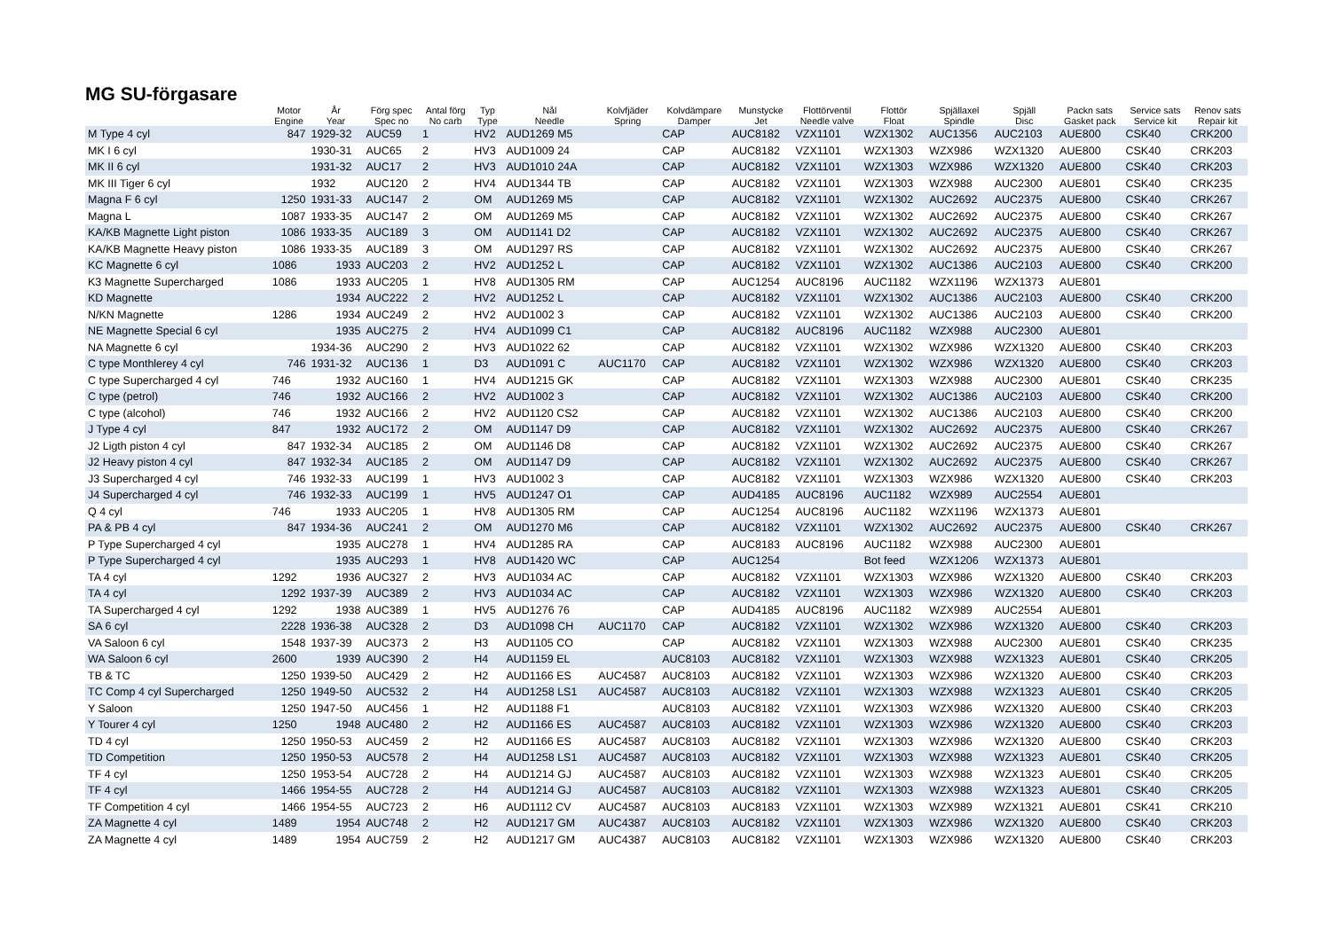MG SU-förgasare
| | Motor Engine | År Year | Förg spec Spec no | Antal förg No carb | Typ Type | Nål Needle | Kolvfjäder Spring | Kolvdämpare Damper | Munstycke Jet | Flottörventil Needle valve | Flottör Float | Spjällaxel Spindle | Spjäll Disc | Packn sats Gasket pack | Service sats Service kit | Renov sats Repair kit |
| --- | --- | --- | --- | --- | --- | --- | --- | --- | --- | --- | --- | --- | --- | --- | --- | --- |
| M Type 4 cyl | 847 | 1929-32 | AUC59 | 1 | HV2 | AUD1269 M5 | | CAP | AUC8182 | VZX1101 | WZX1302 | AUC1356 | AUC2103 | AUE800 | CSK40 | CRK200 |
| MK I 6 cyl | | 1930-31 | AUC65 | 2 | HV3 | AUD1009 24 | | CAP | AUC8182 | VZX1101 | WZX1303 | WZX986 | WZX1320 | AUE800 | CSK40 | CRK203 |
| MK II 6 cyl | | 1931-32 | AUC17 | 2 | HV3 | AUD1010 24A | | CAP | AUC8182 | VZX1101 | WZX1303 | WZX986 | WZX1320 | AUE800 | CSK40 | CRK203 |
| MK III Tiger 6 cyl | | 1932 | AUC120 | 2 | HV4 | AUD1344 TB | | CAP | AUC8182 | VZX1101 | WZX1303 | WZX988 | AUC2300 | AUE801 | CSK40 | CRK235 |
| Magna F 6 cyl | 1250 | 1931-33 | AUC147 | 2 | OM | AUD1269 M5 | | CAP | AUC8182 | VZX1101 | WZX1302 | AUC2692 | AUC2375 | AUE800 | CSK40 | CRK267 |
| Magna L | 1087 | 1933-35 | AUC147 | 2 | OM | AUD1269 M5 | | CAP | AUC8182 | VZX1101 | WZX1302 | AUC2692 | AUC2375 | AUE800 | CSK40 | CRK267 |
| KA/KB Magnette Light piston | 1086 | 1933-35 | AUC189 | 3 | OM | AUD1141 D2 | | CAP | AUC8182 | VZX1101 | WZX1302 | AUC2692 | AUC2375 | AUE800 | CSK40 | CRK267 |
| KA/KB Magnette Heavy piston | 1086 | 1933-35 | AUC189 | 3 | OM | AUD1297 RS | | CAP | AUC8182 | VZX1101 | WZX1302 | AUC2692 | AUC2375 | AUE800 | CSK40 | CRK267 |
| KC Magnette 6 cyl | 1086 | 1933 | AUC203 | 2 | HV2 | AUD1252 L | | CAP | AUC8182 | VZX1101 | WZX1302 | AUC1386 | AUC2103 | AUE800 | CSK40 | CRK200 |
| K3 Magnette Supercharged | 1086 | 1933 | AUC205 | 1 | HV8 | AUD1305 RM | | CAP | AUC1254 | AUC8196 | AUC1182 | WZX1196 | WZX1373 | AUE801 | | |
| KD Magnette | | 1934 | AUC222 | 2 | HV2 | AUD1252 L | | CAP | AUC8182 | VZX1101 | WZX1302 | AUC1386 | AUC2103 | AUE800 | CSK40 | CRK200 |
| N/KN Magnette | 1286 | 1934 | AUC249 | 2 | HV2 | AUD1002 3 | | CAP | AUC8182 | VZX1101 | WZX1302 | AUC1386 | AUC2103 | AUE800 | CSK40 | CRK200 |
| NE Magnette Special 6 cyl | | 1935 | AUC275 | 2 | HV4 | AUD1099 C1 | | CAP | AUC8182 | AUC8196 | AUC1182 | WZX988 | AUC2300 | AUE801 | | |
| NA Magnette 6 cyl | | 1934-36 | AUC290 | 2 | HV3 | AUD1022 62 | | CAP | AUC8182 | VZX1101 | WZX1302 | WZX986 | WZX1320 | AUE800 | CSK40 | CRK203 |
| C type Monthlerey 4 cyl | 746 | 1931-32 | AUC136 | 1 | D3 | AUD1091 C | AUC1170 | CAP | AUC8182 | VZX1101 | WZX1302 | WZX986 | WZX1320 | AUE800 | CSK40 | CRK203 |
| C type Supercharged 4 cyl | 746 | 1932 | AUC160 | 1 | HV4 | AUD1215 GK | | CAP | AUC8182 | VZX1101 | WZX1303 | WZX988 | AUC2300 | AUE801 | CSK40 | CRK235 |
| C type (petrol) | 746 | 1932 | AUC166 | 2 | HV2 | AUD1002 3 | | CAP | AUC8182 | VZX1101 | WZX1302 | AUC1386 | AUC2103 | AUE800 | CSK40 | CRK200 |
| C type (alcohol) | 746 | 1932 | AUC166 | 2 | HV2 | AUD1120 CS2 | | CAP | AUC8182 | VZX1101 | WZX1302 | AUC1386 | AUC2103 | AUE800 | CSK40 | CRK200 |
| J Type 4 cyl | 847 | 1932 | AUC172 | 2 | OM | AUD1147 D9 | | CAP | AUC8182 | VZX1101 | WZX1302 | AUC2692 | AUC2375 | AUE800 | CSK40 | CRK267 |
| J2 Ligth piston 4 cyl | 847 | 1932-34 | AUC185 | 2 | OM | AUD1146 D8 | | CAP | AUC8182 | VZX1101 | WZX1302 | AUC2692 | AUC2375 | AUE800 | CSK40 | CRK267 |
| J2 Heavy piston 4 cyl | 847 | 1932-34 | AUC185 | 2 | OM | AUD1147 D9 | | CAP | AUC8182 | VZX1101 | WZX1302 | AUC2692 | AUC2375 | AUE800 | CSK40 | CRK267 |
| J3 Supercharged 4 cyl | 746 | 1932-33 | AUC199 | 1 | HV3 | AUD1002 3 | | CAP | AUC8182 | VZX1101 | WZX1303 | WZX986 | WZX1320 | AUE800 | CSK40 | CRK203 |
| J4 Supercharged 4 cyl | 746 | 1932-33 | AUC199 | 1 | HV5 | AUD1247 O1 | | CAP | AUD4185 | AUC8196 | AUC1182 | WZX989 | AUC2554 | AUE801 | | |
| Q 4 cyl | 746 | 1933 | AUC205 | 1 | HV8 | AUD1305 RM | | CAP | AUC1254 | AUC8196 | AUC1182 | WZX1196 | WZX1373 | AUE801 | | |
| PA & PB 4 cyl | 847 | 1934-36 | AUC241 | 2 | OM | AUD1270 M6 | | CAP | AUC8182 | VZX1101 | WZX1302 | AUC2692 | AUC2375 | AUE800 | CSK40 | CRK267 |
| P Type Supercharged 4 cyl | | 1935 | AUC278 | 1 | HV4 | AUD1285 RA | | CAP | AUC8183 | AUC8196 | AUC1182 | WZX988 | AUC2300 | AUE801 | | |
| P Type Supercharged 4 cyl | | 1935 | AUC293 | 1 | HV8 | AUD1420 WC | | CAP | AUC1254 | | Bot feed | WZX1206 | WZX1373 | AUE801 | | |
| TA 4 cyl | 1292 | 1936 | AUC327 | 2 | HV3 | AUD1034 AC | | CAP | AUC8182 | VZX1101 | WZX1303 | WZX986 | WZX1320 | AUE800 | CSK40 | CRK203 |
| TA 4 cyl | 1292 | 1937-39 | AUC389 | 2 | HV3 | AUD1034 AC | | CAP | AUC8182 | VZX1101 | WZX1303 | WZX986 | WZX1320 | AUE800 | CSK40 | CRK203 |
| TA Supercharged 4 cyl | 1292 | 1938 | AUC389 | 1 | HV5 | AUD1276 76 | | CAP | AUD4185 | AUC8196 | AUC1182 | WZX989 | AUC2554 | AUE801 | | |
| SA 6 cyl | 2228 | 1936-38 | AUC328 | 2 | D3 | AUD1098 CH | AUC1170 | CAP | AUC8182 | VZX1101 | WZX1302 | WZX986 | WZX1320 | AUE800 | CSK40 | CRK203 |
| VA Saloon 6 cyl | 1548 | 1937-39 | AUC373 | 2 | H3 | AUD1105 CO | | CAP | AUC8182 | VZX1101 | WZX1303 | WZX988 | AUC2300 | AUE801 | CSK40 | CRK235 |
| WA Saloon 6 cyl | 2600 | 1939 | AUC390 | 2 | H4 | AUD1159 EL | | AUC8103 | AUC8182 | VZX1101 | WZX1303 | WZX988 | WZX1323 | AUE801 | CSK40 | CRK205 |
| TB & TC | 1250 | 1939-50 | AUC429 | 2 | H2 | AUD1166 ES | AUC4587 | AUC8103 | AUC8182 | VZX1101 | WZX1303 | WZX986 | WZX1320 | AUE800 | CSK40 | CRK203 |
| TC Comp 4 cyl Supercharged | 1250 | 1949-50 | AUC532 | 2 | H4 | AUD1258 LS1 | AUC4587 | AUC8103 | AUC8182 | VZX1101 | WZX1303 | WZX988 | WZX1323 | AUE801 | CSK40 | CRK205 |
| Y Saloon | 1250 | 1947-50 | AUC456 | 1 | H2 | AUD1188 F1 | | AUC8103 | AUC8182 | VZX1101 | WZX1303 | WZX986 | WZX1320 | AUE800 | CSK40 | CRK203 |
| Y Tourer 4 cyl | 1250 | 1948 | AUC480 | 2 | H2 | AUD1166 ES | AUC4587 | AUC8103 | AUC8182 | VZX1101 | WZX1303 | WZX986 | WZX1320 | AUE800 | CSK40 | CRK203 |
| TD 4 cyl | 1250 | 1950-53 | AUC459 | 2 | H2 | AUD1166 ES | AUC4587 | AUC8103 | AUC8182 | VZX1101 | WZX1303 | WZX986 | WZX1320 | AUE800 | CSK40 | CRK203 |
| TD Competition | 1250 | 1950-53 | AUC578 | 2 | H4 | AUD1258 LS1 | AUC4587 | AUC8103 | AUC8182 | VZX1101 | WZX1303 | WZX988 | WZX1323 | AUE801 | CSK40 | CRK205 |
| TF 4 cyl | 1250 | 1953-54 | AUC728 | 2 | H4 | AUD1214 GJ | AUC4587 | AUC8103 | AUC8182 | VZX1101 | WZX1303 | WZX988 | WZX1323 | AUE801 | CSK40 | CRK205 |
| TF 4 cyl | 1466 | 1954-55 | AUC728 | 2 | H4 | AUD1214 GJ | AUC4587 | AUC8103 | AUC8182 | VZX1101 | WZX1303 | WZX988 | WZX1323 | AUE801 | CSK40 | CRK205 |
| TF Competition 4 cyl | 1466 | 1954-55 | AUC723 | 2 | H6 | AUD1112 CV | AUC4587 | AUC8103 | AUC8183 | VZX1101 | WZX1303 | WZX989 | WZX1321 | AUE801 | CSK41 | CRK210 |
| ZA Magnette 4 cyl | 1489 | 1954 | AUC748 | 2 | H2 | AUD1217 GM | AUC4387 | AUC8103 | AUC8182 | VZX1101 | WZX1303 | WZX986 | WZX1320 | AUE800 | CSK40 | CRK203 |
| ZA Magnette 4 cyl | 1489 | 1954 | AUC759 | 2 | H2 | AUD1217 GM | AUC4387 | AUC8103 | AUC8182 | VZX1101 | WZX1303 | WZX986 | WZX1320 | AUE800 | CSK40 | CRK203 |